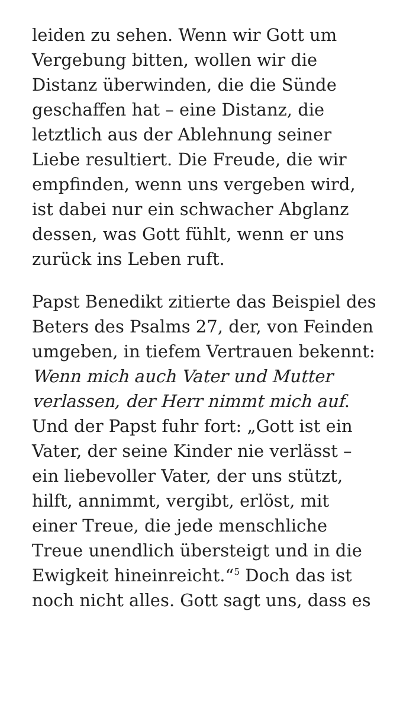leiden zu sehen. Wenn wir Gott um Vergebung bitten, wollen wir die Distanz überwinden, die die Sünde geschaffen hat – eine Distanz, die letztlich aus der Ablehnung seiner Liebe resultiert. Die Freude, die wir empfinden, wenn uns vergeben wird, ist dabei nur ein schwacher Abglanz dessen, was Gott fühlt, wenn er uns zurück ins Leben ruft.
Papst Benedikt zitierte das Beispiel des Beters des Psalms 27, der, von Feinden umgeben, in tiefem Vertrauen bekennt: Wenn mich auch Vater und Mutter verlassen, der Herr nimmt mich auf. Und der Papst fuhr fort: „Gott ist ein Vater, der seine Kinder nie verlässt – ein liebevoller Vater, der uns stützt, hilft, annimmt, vergibt, erlöst, mit einer Treue, die jede menschliche Treue unendlich übersteigt und in die Ewigkeit hineinreicht.“<sup>5</sup> Doch das ist noch nicht alles. Gott sagt uns, dass es